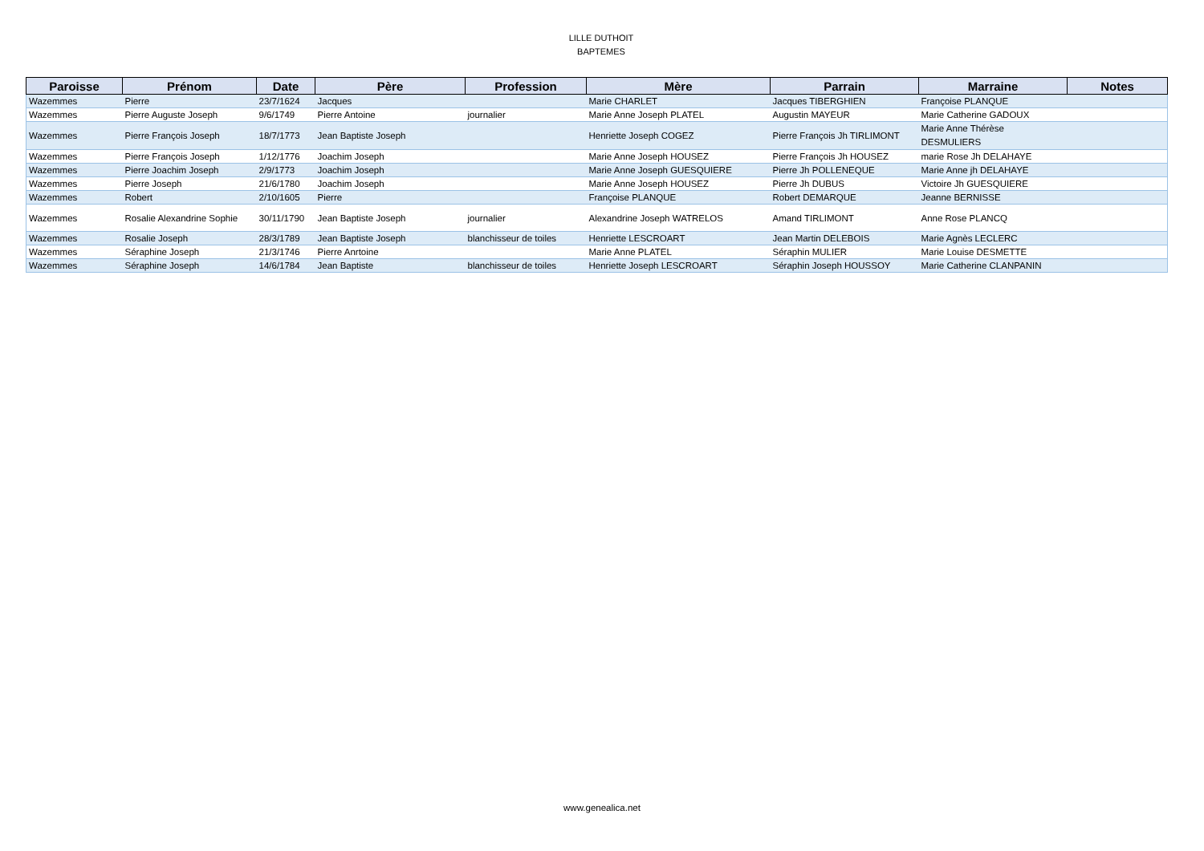LILLE DUTHOIT
BAPTEMES
| Paroisse | Prénom | Date | Père | Profession | Mère | Parrain | Marraine | Notes |
| --- | --- | --- | --- | --- | --- | --- | --- | --- |
| Wazemmes | Pierre | 23/7/1624 | Jacques | | Marie CHARLET | Jacques TIBERGHIEN | Françoise PLANQUE | |
| Wazemmes | Pierre Auguste Joseph | 9/6/1749 | Pierre Antoine | journalier | Marie Anne Joseph PLATEL | Augustin MAYEUR | Marie Catherine GADOUX | |
| Wazemmes | Pierre François Joseph | 18/7/1773 | Jean Baptiste Joseph | | Henriette Joseph COGEZ | Pierre François Jh TIRLIMONT | Marie Anne Thérèse DESMULIERS | |
| Wazemmes | Pierre François Joseph | 1/12/1776 | Joachim Joseph | | Marie Anne Joseph HOUSEZ | Pierre François Jh HOUSEZ | marie Rose Jh DELAHAYE | |
| Wazemmes | Pierre Joachim Joseph | 2/9/1773 | Joachim Joseph | | Marie Anne Joseph GUESQUIERE | Pierre Jh POLLENEQUE | Marie Anne jh DELAHAYE | |
| Wazemmes | Pierre Joseph | 21/6/1780 | Joachim Joseph | | Marie Anne Joseph HOUSEZ | Pierre Jh DUBUS | Victoire Jh GUESQUIERE | |
| Wazemmes | Robert | 2/10/1605 | Pierre | | Françoise PLANQUE | Robert DEMARQUE | Jeanne BERNISSE | |
| Wazemmes | Rosalie Alexandrine Sophie | 30/11/1790 | Jean Baptiste Joseph | journalier | Alexandrine Joseph WATRELOS | Amand TIRLIMONT | Anne Rose PLANCQ | |
| Wazemmes | Rosalie Joseph | 28/3/1789 | Jean Baptiste Joseph | blanchisseur de toiles | Henriette LESCROART | Jean Martin DELEBOIS | Marie Agnès LECLERC | |
| Wazemmes | Séraphine Joseph | 21/3/1746 | Pierre Anrtoine | | Marie Anne PLATEL | Séraphin MULIER | Marie Louise DESMETTE | |
| Wazemmes | Séraphine Joseph | 14/6/1784 | Jean Baptiste | blanchisseur de toiles | Henriette Joseph LESCROART | Séraphin Joseph HOUSSOY | Marie Catherine CLANPANIN | |
www.genealica.net